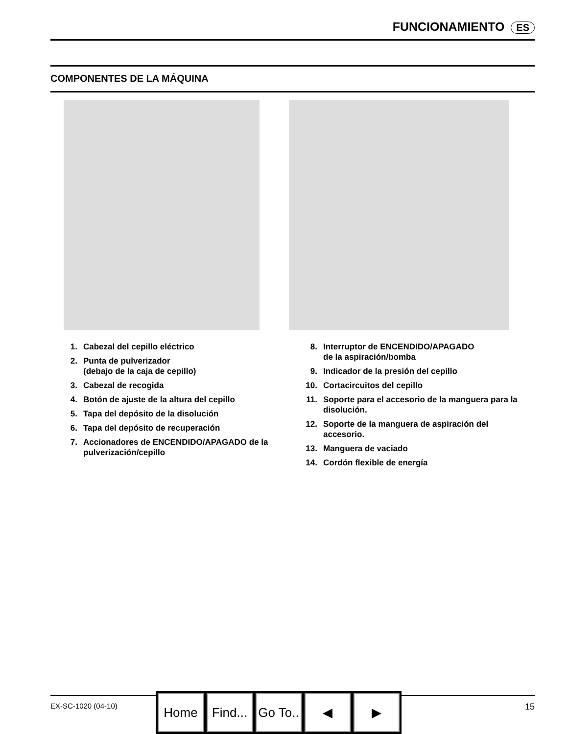FUNCIONAMIENTO ES
COMPONENTES DE LA MÁQUINA
1. Cabezal del cepillo eléctrico
2. Punta de pulverizador
(debajo de la caja de cepillo)
3. Cabezal de recogida
4. Botón de ajuste de la altura del cepillo
5. Tapa del depósito de la disolución
6. Tapa del depósito de recuperación
7. Accionadores de ENCENDIDO/APAGADO de la pulverización/cepillo
8. Interruptor de ENCENDIDO/APAGADO
de la aspiración/bomba
9. Indicador de la presión del cepillo
10. Cortacircuitos del cepillo
11. Soporte para el accesorio de la manguera para la disolución.
12. Soporte de la manguera de aspiración del accesorio.
13. Manguera de vaciado
14. Cordón flexible de energía
EX-SC-1020 (04-10) 15
Home Find...
Go To..
◀ ▶